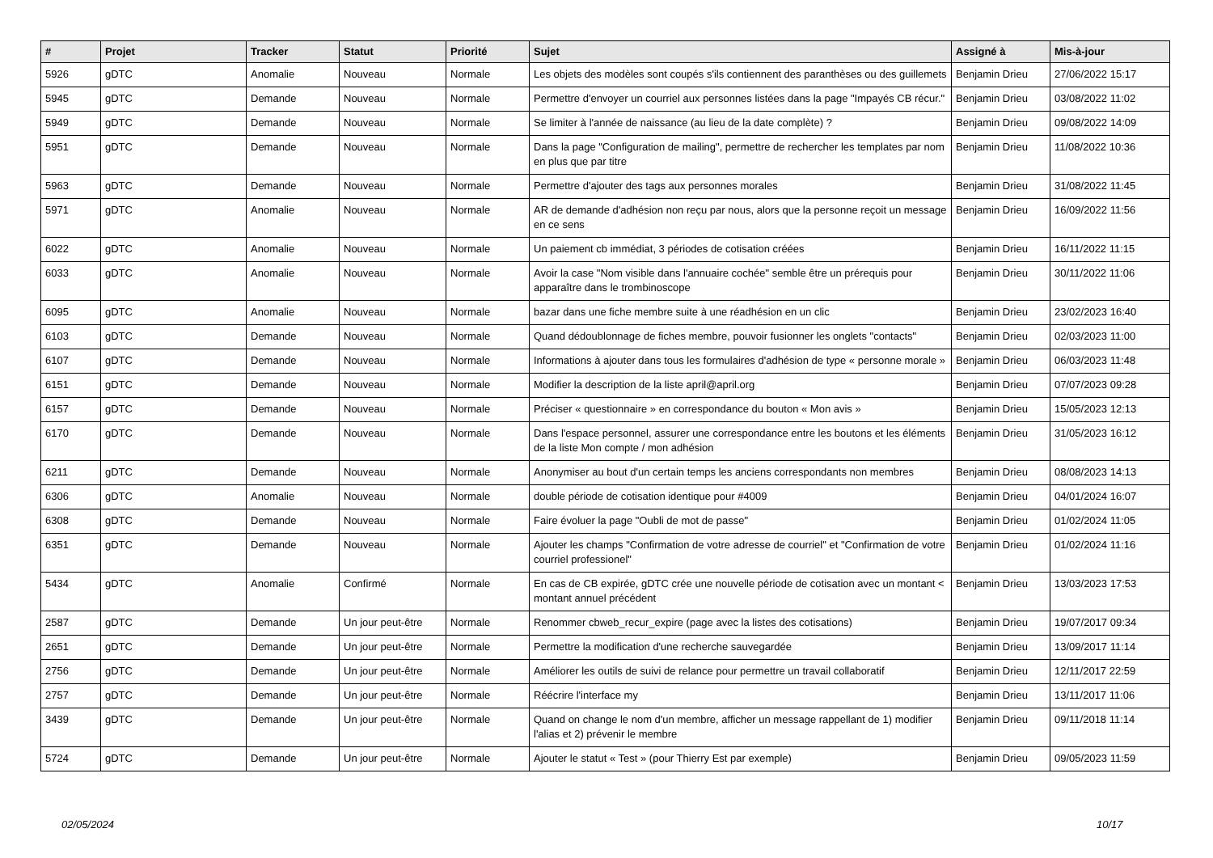| # | Projet | Tracker | Statut | Priorité | Sujet | Assigné à | Mis-à-jour |
| --- | --- | --- | --- | --- | --- | --- | --- |
| 5926 | gDTC | Anomalie | Nouveau | Normale | Les objets des modèles sont coupés s'ils contiennent des paranthèses ou des guillemets | Benjamin Drieu | 27/06/2022 15:17 |
| 5945 | gDTC | Demande | Nouveau | Normale | Permettre d'envoyer un courriel aux personnes listées dans la page "Impayés CB récur." | Benjamin Drieu | 03/08/2022 11:02 |
| 5949 | gDTC | Demande | Nouveau | Normale | Se limiter à l'année de naissance (au lieu de la date complète) ? | Benjamin Drieu | 09/08/2022 14:09 |
| 5951 | gDTC | Demande | Nouveau | Normale | Dans la page "Configuration de mailing", permettre de rechercher les templates par nom en plus que par titre | Benjamin Drieu | 11/08/2022 10:36 |
| 5963 | gDTC | Demande | Nouveau | Normale | Permettre d'ajouter des tags aux personnes morales | Benjamin Drieu | 31/08/2022 11:45 |
| 5971 | gDTC | Anomalie | Nouveau | Normale | AR de demande d'adhésion non reçu par nous, alors que la personne reçoit un message en ce sens | Benjamin Drieu | 16/09/2022 11:56 |
| 6022 | gDTC | Anomalie | Nouveau | Normale | Un paiement cb immédiat, 3 périodes de cotisation créées | Benjamin Drieu | 16/11/2022 11:15 |
| 6033 | gDTC | Anomalie | Nouveau | Normale | Avoir la case "Nom visible dans l'annuaire cochée" semble être un prérequis pour apparaître dans le trombinoscope | Benjamin Drieu | 30/11/2022 11:06 |
| 6095 | gDTC | Anomalie | Nouveau | Normale | bazar dans une fiche membre suite à une réadhésion en un clic | Benjamin Drieu | 23/02/2023 16:40 |
| 6103 | gDTC | Demande | Nouveau | Normale | Quand dédoublonnage de fiches membre, pouvoir fusionner les onglets "contacts" | Benjamin Drieu | 02/03/2023 11:00 |
| 6107 | gDTC | Demande | Nouveau | Normale | Informations à ajouter dans tous les formulaires d'adhésion de type « personne morale » | Benjamin Drieu | 06/03/2023 11:48 |
| 6151 | gDTC | Demande | Nouveau | Normale | Modifier la description de la liste april@april.org | Benjamin Drieu | 07/07/2023 09:28 |
| 6157 | gDTC | Demande | Nouveau | Normale | Préciser « questionnaire » en correspondance du bouton « Mon avis » | Benjamin Drieu | 15/05/2023 12:13 |
| 6170 | gDTC | Demande | Nouveau | Normale | Dans l'espace personnel, assurer une correspondance entre les boutons et les éléments de la liste Mon compte / mon adhésion | Benjamin Drieu | 31/05/2023 16:12 |
| 6211 | gDTC | Demande | Nouveau | Normale | Anonymiser au bout d'un certain temps les anciens correspondants non membres | Benjamin Drieu | 08/08/2023 14:13 |
| 6306 | gDTC | Anomalie | Nouveau | Normale | double période de cotisation identique pour #4009 | Benjamin Drieu | 04/01/2024 16:07 |
| 6308 | gDTC | Demande | Nouveau | Normale | Faire évoluer la page "Oubli de mot de passe" | Benjamin Drieu | 01/02/2024 11:05 |
| 6351 | gDTC | Demande | Nouveau | Normale | Ajouter les champs "Confirmation de votre adresse de courriel" et "Confirmation de votre courriel professionel" | Benjamin Drieu | 01/02/2024 11:16 |
| 5434 | gDTC | Anomalie | Confirmé | Normale | En cas de CB expirée, gDTC crée une nouvelle période de cotisation avec un montant < montant annuel précédent | Benjamin Drieu | 13/03/2023 17:53 |
| 2587 | gDTC | Demande | Un jour peut-être | Normale | Renommer cbweb_recur_expire (page avec la listes des cotisations) | Benjamin Drieu | 19/07/2017 09:34 |
| 2651 | gDTC | Demande | Un jour peut-être | Normale | Permettre la modification d'une recherche sauvegardée | Benjamin Drieu | 13/09/2017 11:14 |
| 2756 | gDTC | Demande | Un jour peut-être | Normale | Améliorer les outils de suivi de relance pour permettre un travail collaboratif | Benjamin Drieu | 12/11/2017 22:59 |
| 2757 | gDTC | Demande | Un jour peut-être | Normale | Réécrire l'interface my | Benjamin Drieu | 13/11/2017 11:06 |
| 3439 | gDTC | Demande | Un jour peut-être | Normale | Quand on change le nom d'un membre, afficher un message rappellant de 1) modifier l'alias et 2) prévenir le membre | Benjamin Drieu | 09/11/2018 11:14 |
| 5724 | gDTC | Demande | Un jour peut-être | Normale | Ajouter le statut « Test » (pour Thierry Est par exemple) | Benjamin Drieu | 09/05/2023 11:59 |
02/05/2024 10/17